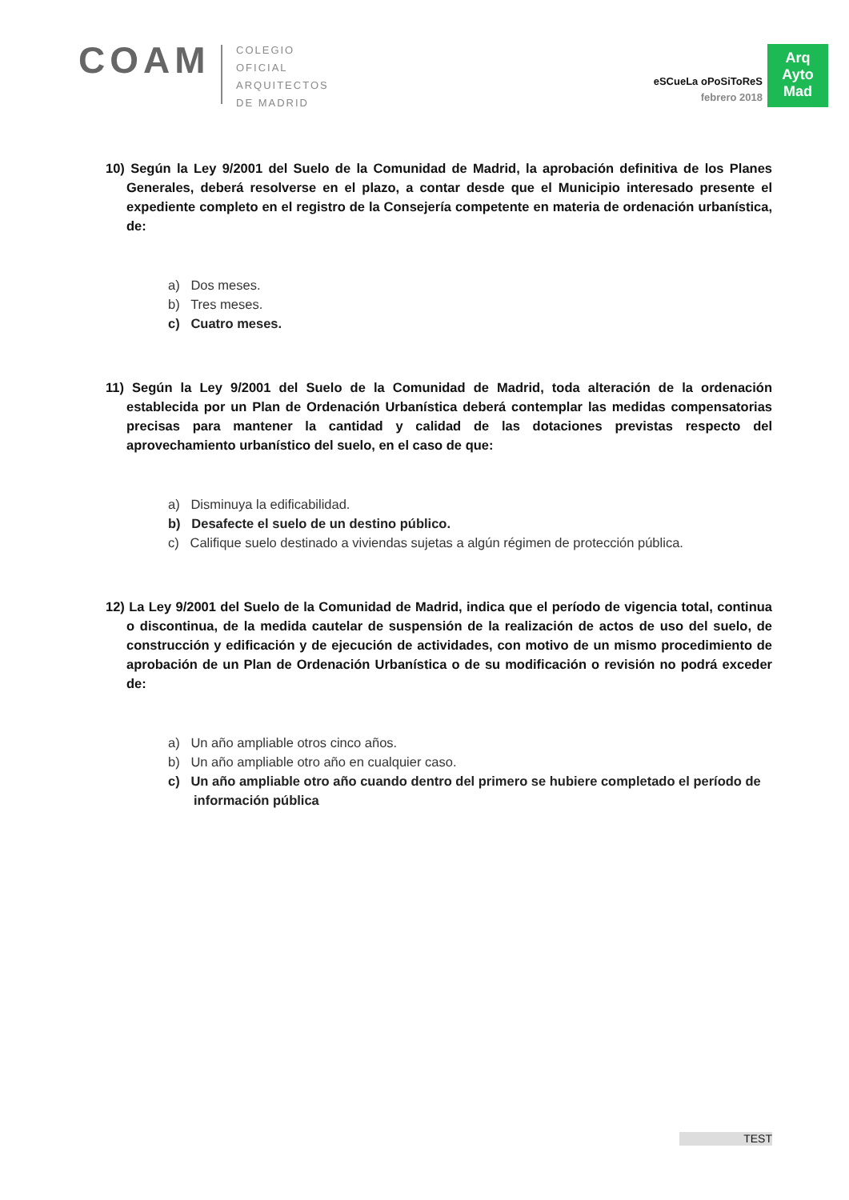COAM
COLEGIO
OFICIAL
ARQUITECTOS
DE MADRID
eSCueLa oPoSiToReS
febrero 2018
Arq
Ayto
Mad
10) Según la Ley 9/2001 del Suelo de la Comunidad de Madrid, la aprobación definitiva de los Planes Generales, deberá resolverse en el plazo, a contar desde que el Municipio interesado presente el expediente completo en el registro de la Consejería competente en materia de ordenación urbanística, de:
a) Dos meses.
b) Tres meses.
c) Cuatro meses.
11) Según la Ley 9/2001 del Suelo de la Comunidad de Madrid, toda alteración de la ordenación establecida por un Plan de Ordenación Urbanística deberá contemplar las medidas compensatorias precisas para mantener la cantidad y calidad de las dotaciones previstas respecto del aprovechamiento urbanístico del suelo, en el caso de que:
a) Disminuya la edificabilidad.
b) Desafecte el suelo de un destino público.
c) Califique suelo destinado a viviendas sujetas a algún régimen de protección pública.
12) La Ley 9/2001 del Suelo de la Comunidad de Madrid, indica que el período de vigencia total, continua o discontinua, de la medida cautelar de suspensión de la realización de actos de uso del suelo, de construcción y edificación y de ejecución de actividades, con motivo de un mismo procedimiento de aprobación de un Plan de Ordenación Urbanística o de su modificación o revisión no podrá exceder de:
a) Un año ampliable otros cinco años.
b) Un año ampliable otro año en cualquier caso.
c) Un año ampliable otro año cuando dentro del primero se hubiere completado el período de información pública
TEST